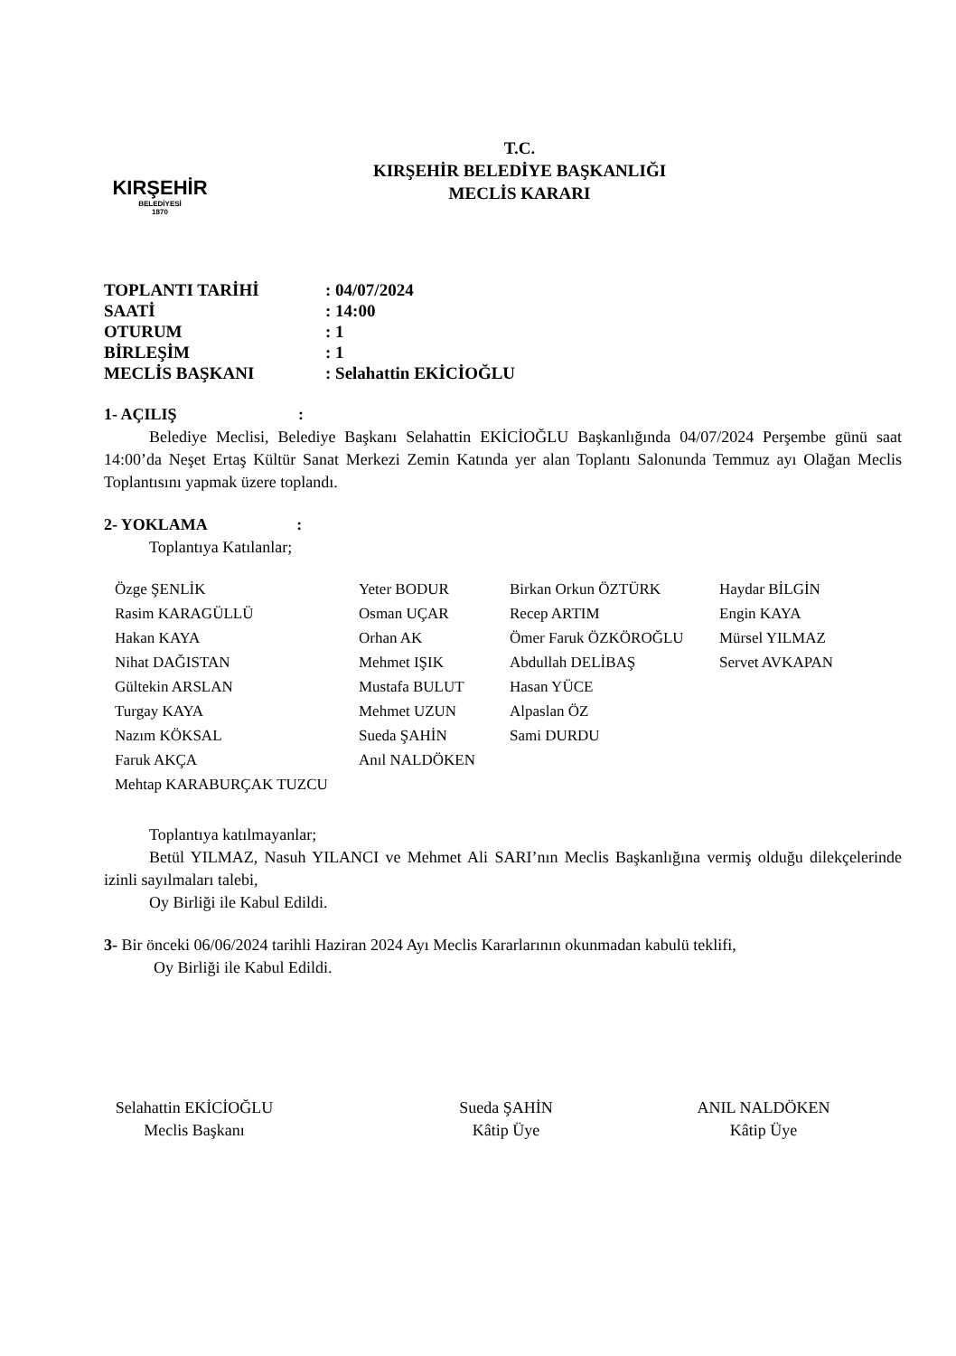KIRŞEHİR
BELEDİYESİ
1870
T.C.
KIRŞEHİR BELEDİYE BAŞKANLIĞI
MECLİS KARARI
| TOPLANTI TARİHİ | : 04/07/2024 |
| SAATİ | : 14:00 |
| OTURUM | : 1 |
| BİRLEŞİM | : 1 |
| MECLİS BAŞKANI | : Selahattin EKİCİOĞLU |
1- AÇILIŞ :
Belediye Meclisi, Belediye Başkanı Selahattin EKİCİOĞLU Başkanlığında 04/07/2024 Perşembe günü saat 14:00’da Neşet Ertaş Kültür Sanat Merkezi Zemin Katında yer alan Toplantı Salonunda Temmuz ayı Olağan Meclis Toplantısını yapmak üzere toplandı.
2- YOKLAMA :
Toplantıya Katılanlar;
| Özge ŞENLİK | Yeter BODUR | Birkan Orkun ÖZTÜRK | Haydar BİLGİN |
| Rasim KARAGÜLLÜ | Osman UÇAR | Recep ARTIM | Engin KAYA |
| Hakan KAYA | Orhan AK | Ömer Faruk ÖZKÖROĞLU | Mürsel YILMAZ |
| Nihat DAĞISTAN | Mehmet IŞIK | Abdullah DELİBAŞ | Servet AVKAPAN |
| Gültekin ARSLAN | Mustafa BULUT | Hasan YÜCE | |
| Turgay KAYA | Mehmet UZUN | Alpaslan ÖZ | |
| Nazım KÖKSAL | Sueda ŞAHİN | Sami DURDU | |
| Faruk AKÇA | Anıl NALDÖKEN | | |
| Mehtap KARABURÇAK TUZCU | | | |
Toplantıya katılmayanlar;
Betül YILMAZ, Nasuh YILANCI ve Mehmet Ali SARI’nın Meclis Başkanlığına vermiş olduğu dilekçelerinde izinli sayılmaları talebi,
Oy Birliği ile Kabul Edildi.
3- Bir önceki 06/06/2024 tarihli Haziran 2024 Ayı Meclis Kararlarının okunmadan kabulü teklifi,
Oy Birliği ile Kabul Edildi.
Selahattin EKİCİOĞLU
Meclis Başkanı
Sueda ŞAHİN
Kâtip Üye
ANIL NALDÖKEN
Kâtip Üye